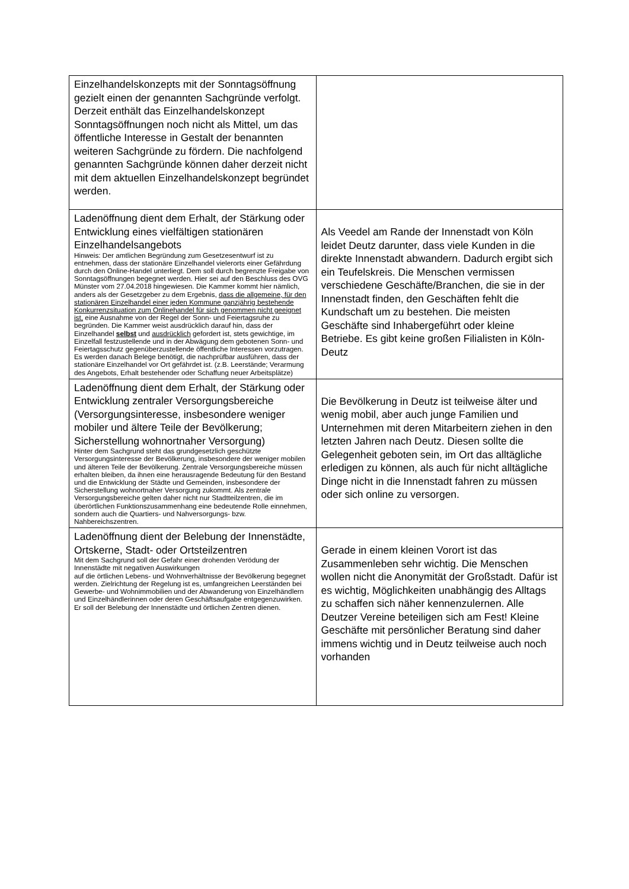| Einzelhandelskonzepts mit der Sonntagsöffnung gezielt einen der genannten Sachgründe verfolgt. Derzeit enthält das Einzelhandelskonzept Sonntagsöffnungen noch nicht als Mittel, um das öffentliche Interesse in Gestalt der benannten weiteren Sachgründe zu fördern. Die nachfolgend genannten Sachgründe können daher derzeit nicht mit dem aktuellen Einzelhandelskonzept begründet werden. | |
| Ladenöffnung dient dem Erhalt, der Stärkung oder Entwicklung eines vielfältigen stationären Einzelhandelsangebots Hinweis: Der amtlichen Begründung zum Gesetzesentwurf ist zu entnehmen, dass der stationäre Einzelhandel vielerorts einer Gefährdung durch den Online-Handel unterliegt. Dem soll durch begrenzte Freigabe von Sonntagsöffnungen begegnet werden. Hier sei auf den Beschluss des OVG Münster vom 27.04.2018 hingewiesen. Die Kammer kommt hier nämlich, anders als der Gesetzgeber zu dem Ergebnis, dass die allgemeine, für den stationären Einzelhandel einer jeden Kommune ganzjährig bestehende Konkurrenzsituation zum Onlinehandel für sich genommen nicht geeignet ist, eine Ausnahme von der Regel der Sonn- und Feiertagsruhe zu begründen. Die Kammer weist ausdrücklich darauf hin, dass der Einzelhandel selbst und ausdrücklich gefordert ist, stets gewichtige, im Einzelfall festzustellende und in der Abwägung dem gebotenen Sonn- und Feiertagsschutz gegenüberzustellende öffentliche Interessen vorzutragen. Es werden danach Belege benötigt, die nachprüfbar ausführen, dass der stationäre Einzelhandel vor Ort gefährdet ist. (z.B. Leerstände; Verarmung des Angebots, Erhalt bestehender oder Schaffung neuer Arbeitsplätze) | Als Veedel am Rande der Innenstadt von Köln leidet Deutz darunter, dass viele Kunden in die direkte Innenstadt abwandern. Dadurch ergibt sich ein Teufelskreis. Die Menschen vermissen verschiedene Geschäfte/Branchen, die sie in der Innenstadt finden, den Geschäften fehlt die Kundschaft um zu bestehen. Die meisten Geschäfte sind Inhabergeführt oder kleine Betriebe. Es gibt keine großen Filialisten in Köln-Deutz |
| Ladenöffnung dient dem Erhalt, der Stärkung oder Entwicklung zentraler Versorgungsbereiche (Versorgungsinteresse, insbesondere weniger mobiler und ältere Teile der Bevölkerung; Sicherstellung wohnortnaher Versorgung) Hinter dem Sachgrund steht das grundgesetzlich geschützte Versorgungsinteresse der Bevölkerung, insbesondere der weniger mobilen und älteren Teile der Bevölkerung. Zentrale Versorgungsbereiche müssen erhalten bleiben, da ihnen eine herausragende Bedeutung für den Bestand und die Entwicklung der Städte und Gemeinden, insbesondere der Sicherstellung wohnortnaher Versorgung zukommt. Als zentrale Versorgungsbereiche gelten daher nicht nur Stadtteilzentren, die im überörtlichen Funktionszusammenhang eine bedeutende Rolle einnehmen, sondern auch die Quartiers- und Nahversorgungs- bzw. Nahbereichszentren. | Die Bevölkerung in Deutz ist teilweise älter und wenig mobil, aber auch junge Familien und Unternehmen mit deren Mitarbeitern ziehen in den letzten Jahren nach Deutz. Diesen sollte die Gelegenheit geboten sein, im Ort das alltägliche erledigen zu können, als auch für nicht alltägliche Dinge nicht in die Innenstadt fahren zu müssen oder sich online zu versorgen. |
| Ladenöffnung dient der Belebung der Innenstädte, Ortskerne, Stadt- oder Ortsteilzentren Mit dem Sachgrund soll der Gefahr einer drohenden Verödung der Innenstädte mit negativen Auswirkungen auf die örtlichen Lebens- und Wohnverhältnisse der Bevölkerung begegnet werden. Zielrichtung der Regelung ist es, umfangreichen Leerständen bei Gewerbe- und Wohnimmobilien und der Abwanderung von Einzelhändlern und Einzelhändlerinnen oder deren Geschäftsaufgabe entgegenzuwirken. Er soll der Belebung der Innenstädte und örtlichen Zentren dienen. | Gerade in einem kleinen Vorort ist das Zusammenleben sehr wichtig. Die Menschen wollen nicht die Anonymität der Großstadt. Dafür ist es wichtig, Möglichkeiten unabhängig des Alltags zu schaffen sich näher kennenzulernen. Alle Deutzer Vereine beteiligen sich am Fest! Kleine Geschäfte mit persönlicher Beratung sind daher immens wichtig und in Deutz teilweise auch noch vorhanden |